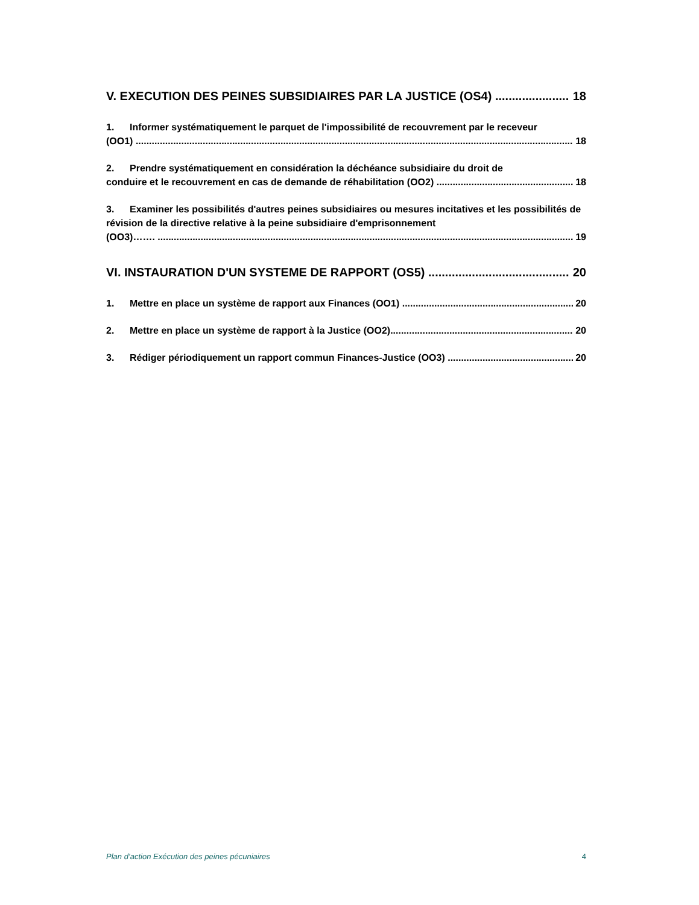V. EXECUTION DES PEINES SUBSIDIAIRES PAR LA JUSTICE (OS4) 18
1. Informer systématiquement le parquet de l'impossibilité de recouvrement par le receveur
(OO1) 18
2. Prendre systématiquement en considération la déchéance subsidiaire du droit de
conduire et le recouvrement en cas de demande de réhabilitation (OO2) 18
3. Examiner les possibilités d'autres peines subsidiaires ou mesures incitatives et les possibilités de révision de la directive relative à la peine subsidiaire d'emprisonnement
(OO3)……. 19
VI. INSTAURATION D'UN SYSTEME DE RAPPORT (OS5) 20
1. Mettre en place un système de rapport aux Finances (OO1) 20
2. Mettre en place un système de rapport à la Justice (OO2) 20
3. Rédiger périodiquement un rapport commun Finances-Justice (OO3) 20
Plan d’action Exécution des peines pécuniaires 4